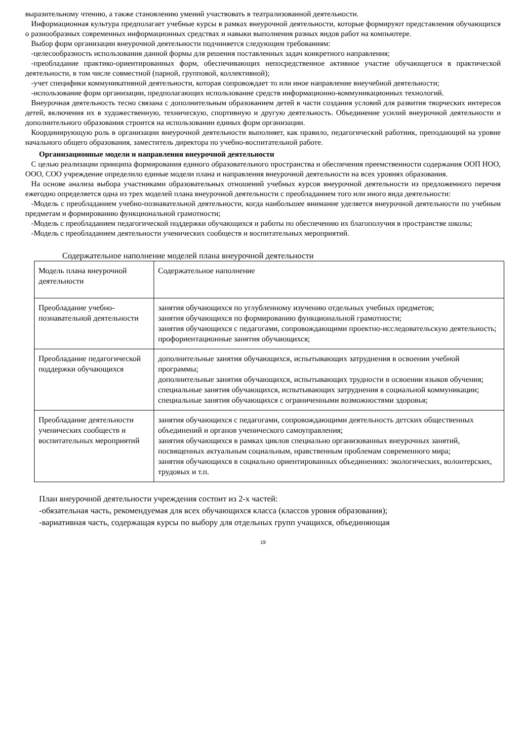выразительному чтению, а также становлению умений участвовать в театрализованной деятельности.
Информационная культура предполагает учебные курсы в рамках внеурочной деятельности, которые формируют представления обучающихся о разнообразных современных информационных средствах и навыки выполнения разных видов работ на компьютере.
Выбор форм организации внеурочной деятельности подчиняется следующим требованиям:
-целесообразность использования данной формы для решения поставленных задач конкретного направления;
-преобладание практико-ориентированных форм, обеспечивающих непосредственное активное участие обучающегося в практической деятельности, в том числе совместной (парной, групповой, коллективной);
-учет специфики коммуникативной деятельности, которая сопровождает то или иное направление внеучебной деятельности;
-использование форм организации, предполагающих использование средств информационно-коммуникационных технологий.
Внеурочная деятельность тесно связана с дополнительным образованием детей в части создания условий для развития творческих интересов детей, включения их в художественную, техническую, спортивную и другую деятельность. Объединение усилий внеурочной деятельности и дополнительного образования строится на использовании единых форм организации.
Координирующую роль в организации внеурочной деятельности выполняет, как правило, педагогический работник, преподающий на уровне начального общего образования, заместитель директора по учебно-воспитательной работе.
Организационные модели и направления внеурочной деятельности
С целью реализации принципа формирования единого образовательного пространства и обеспечения преемственности содержания ООП НОО, ООО, СОО учреждение определило единые модели плана и направления внеурочной деятельности на всех уровнях образования.
На основе анализа выбора участниками образовательных отношений учебных курсов внеурочной деятельности из предложенного перечня ежегодно определяется одна из трех моделей плана внеурочной деятельности с преобладанием того или иного вида деятельности:
-Модель с преобладанием учебно-познавательной деятельности, когда наибольшее внимание уделяется внеурочной деятельности по учебным предметам и формированию функциональной грамотности;
-Модель с преобладанием педагогической поддержки обучающихся и работы по обеспечению их благополучия в пространстве школы;
-Модель с преобладанием деятельности ученических сообществ и воспитательных мероприятий.
Содержательное наполнение моделей плана внеурочной деятельности
| Модель плана внеурочной деятельности | Содержательное наполнение |
| Преобладание учебно-познавательной деятельности | занятия обучающихся по углубленному изучению отдельных учебных предметов; занятия обучающихся по формированию функциональной грамотности; занятия обучающихся с педагогами, сопровождающими проектно-исследовательскую деятельность; профориентационные занятия обучающихся; |
| Преобладание педагогической поддержки обучающихся | дополнительные занятия обучающихся, испытывающих затруднения в освоении учебной программы; дополнительные занятия обучающихся, испытывающих трудности в освоении языков обучения; специальные занятия обучающихся, испытывающих затруднения в социальной коммуникации; специальные занятия обучающихся с ограниченными возможностями здоровья; |
| Преобладание деятельности ученических сообществ и воспитательных мероприятий | занятия обучающихся с педагогами, сопровождающими деятельность детских общественных объединений и органов ученического самоуправления; занятия обучающихся в рамках циклов специально организованных внеурочных занятий, посвященных актуальным социальным, нравственным проблемам современного мира; занятия обучающихся в социально ориентированных объединениях: экологических, волонтерских, трудовых и т.п. |
План внеурочной деятельности учреждения состоит из 2-х частей:
-обязательная часть, рекомендуемая для всех обучающихся класса (классов уровня образования);
-вариативная часть, содержащая курсы по выбору для отдельных групп учащихся, объединяющая
19